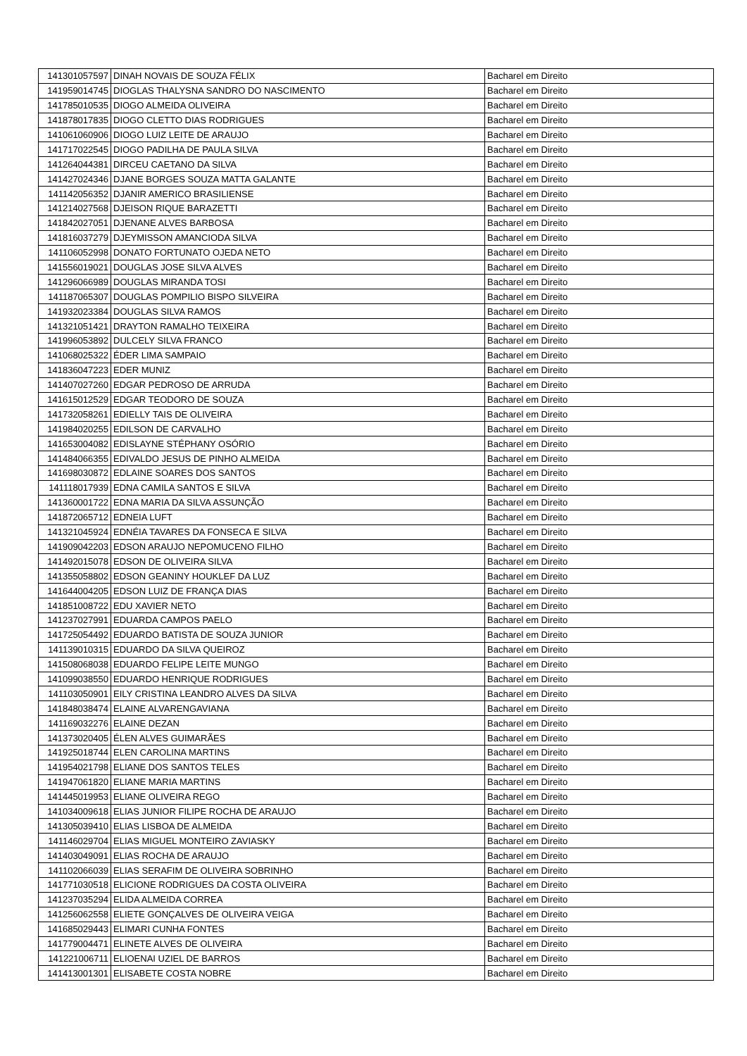| 141301057597 | DINAH NOVAIS DE SOUZA FÉLIX | Bacharel em Direito |
| 141959014745 | DIOGLAS THALYSNA SANDRO DO NASCIMENTO | Bacharel em Direito |
| 141785010535 | DIOGO ALMEIDA OLIVEIRA | Bacharel em Direito |
| 141878017835 | DIOGO CLETTO DIAS RODRIGUES | Bacharel em Direito |
| 141061060906 | DIOGO LUIZ LEITE DE ARAUJO | Bacharel em Direito |
| 141717022545 | DIOGO PADILHA DE PAULA SILVA | Bacharel em Direito |
| 141264044381 | DIRCEU CAETANO DA SILVA | Bacharel em Direito |
| 141427024346 | DJANE BORGES SOUZA MATTA GALANTE | Bacharel em Direito |
| 141142056352 | DJANIR AMERICO BRASILIENSE | Bacharel em Direito |
| 141214027568 | DJEISON RIQUE BARAZETTI | Bacharel em Direito |
| 141842027051 | DJENANE ALVES BARBOSA | Bacharel em Direito |
| 141816037279 | DJEYMISSON AMANCIODA SILVA | Bacharel em Direito |
| 141106052998 | DONATO FORTUNATO OJEDA NETO | Bacharel em Direito |
| 141556019021 | DOUGLAS JOSE SILVA ALVES | Bacharel em Direito |
| 141296066989 | DOUGLAS MIRANDA TOSI | Bacharel em Direito |
| 141187065307 | DOUGLAS POMPILIO BISPO SILVEIRA | Bacharel em Direito |
| 141932023384 | DOUGLAS SILVA RAMOS | Bacharel em Direito |
| 141321051421 | DRAYTON RAMALHO TEIXEIRA | Bacharel em Direito |
| 141996053892 | DULCELY SILVA FRANCO | Bacharel em Direito |
| 141068025322 | ÉDER LIMA SAMPAIO | Bacharel em Direito |
| 141836047223 | EDER MUNIZ | Bacharel em Direito |
| 141407027260 | EDGAR PEDROSO DE ARRUDA | Bacharel em Direito |
| 141615012529 | EDGAR TEODORO DE SOUZA | Bacharel em Direito |
| 141732058261 | EDIELLY TAIS DE OLIVEIRA | Bacharel em Direito |
| 141984020255 | EDILSON DE CARVALHO | Bacharel em Direito |
| 141653004082 | EDISLAYNE STÉPHANY OSÓRIO | Bacharel em Direito |
| 141484066355 | EDIVALDO JESUS DE PINHO ALMEIDA | Bacharel em Direito |
| 141698030872 | EDLAINE SOARES DOS SANTOS | Bacharel em Direito |
| 141118017939 | EDNA CAMILA SANTOS E SILVA | Bacharel em Direito |
| 141360001722 | EDNA MARIA DA SILVA ASSUNÇÃO | Bacharel em Direito |
| 141872065712 | EDNEIA LUFT | Bacharel em Direito |
| 141321045924 | EDNÉIA TAVARES DA FONSECA E SILVA | Bacharel em Direito |
| 141909042203 | EDSON ARAUJO NEPOMUCENO FILHO | Bacharel em Direito |
| 141492015078 | EDSON DE OLIVEIRA SILVA | Bacharel em Direito |
| 141355058802 | EDSON GEANINY HOUKLEF DA LUZ | Bacharel em Direito |
| 141644004205 | EDSON LUIZ DE FRANÇA DIAS | Bacharel em Direito |
| 141851008722 | EDU XAVIER NETO | Bacharel em Direito |
| 141237027991 | EDUARDA CAMPOS PAELO | Bacharel em Direito |
| 141725054492 | EDUARDO BATISTA DE SOUZA JUNIOR | Bacharel em Direito |
| 141139010315 | EDUARDO DA SILVA QUEIROZ | Bacharel em Direito |
| 141508068038 | EDUARDO FELIPE LEITE MUNGO | Bacharel em Direito |
| 141099038550 | EDUARDO HENRIQUE RODRIGUES | Bacharel em Direito |
| 141103050901 | EILY CRISTINA LEANDRO ALVES DA SILVA | Bacharel em Direito |
| 141848038474 | ELAINE ALVARENGAVIANA | Bacharel em Direito |
| 141169032276 | ELAINE DEZAN | Bacharel em Direito |
| 141373020405 | ÉLEN ALVES GUIMARÃES | Bacharel em Direito |
| 141925018744 | ELEN CAROLINA MARTINS | Bacharel em Direito |
| 141954021798 | ELIANE DOS SANTOS TELES | Bacharel em Direito |
| 141947061820 | ELIANE MARIA MARTINS | Bacharel em Direito |
| 141445019953 | ELIANE OLIVEIRA REGO | Bacharel em Direito |
| 141034009618 | ELIAS JUNIOR FILIPE ROCHA DE ARAUJO | Bacharel em Direito |
| 141305039410 | ELIAS LISBOA DE ALMEIDA | Bacharel em Direito |
| 141146029704 | ELIAS MIGUEL MONTEIRO ZAVIASKY | Bacharel em Direito |
| 141403049091 | ELIAS ROCHA DE ARAUJO | Bacharel em Direito |
| 141102066039 | ELIAS SERAFIM DE OLIVEIRA SOBRINHO | Bacharel em Direito |
| 141771030518 | ELICIONE RODRIGUES DA COSTA OLIVEIRA | Bacharel em Direito |
| 141237035294 | ELIDA ALMEIDA CORREA | Bacharel em Direito |
| 141256062558 | ELIETE GONÇALVES DE OLIVEIRA VEIGA | Bacharel em Direito |
| 141685029443 | ELIMARI CUNHA FONTES | Bacharel em Direito |
| 141779004471 | ELINETE ALVES DE OLIVEIRA | Bacharel em Direito |
| 141221006711 | ELIOENAI UZIEL DE BARROS | Bacharel em Direito |
| 141413001301 | ELISABETE COSTA NOBRE | Bacharel em Direito |